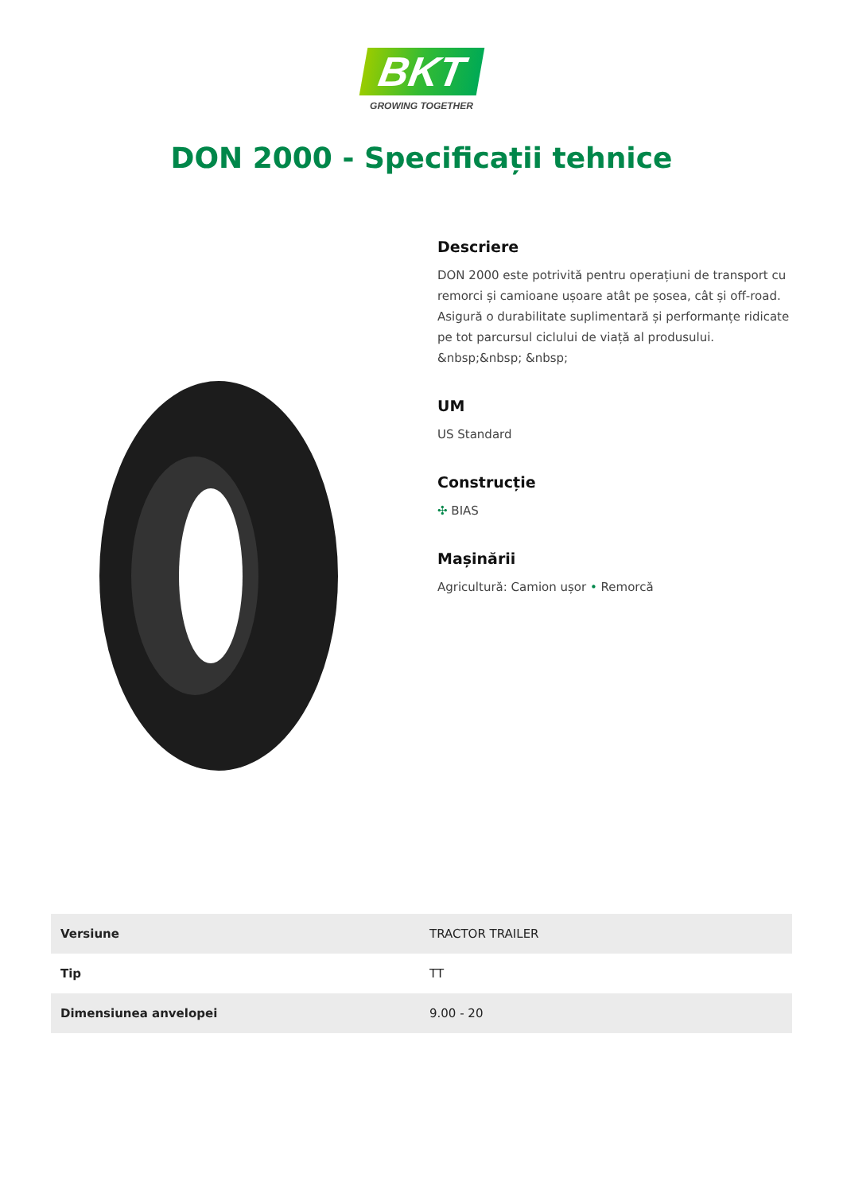BKT
GROWING TOGETHER
DON 2000 - Specificații tehnice
Descriere
DON 2000 este potrivită pentru operațiuni de transport cu remorci și camioane ușoare atât pe șosea, cât și off-road. Asigură o durabilitate suplimentară și performanțe ridicate pe tot parcursul ciclului de viață al produsului. &nbsp;&nbsp; &nbsp;
UM
US Standard
Construcție
✣ BIAS
Mașinării
Agricultură: Camion ușor • Remorcă
| Versiune | TRACTOR TRAILER |
| Tip | TT |
| Dimensiunea anvelopei | 9.00 - 20 |